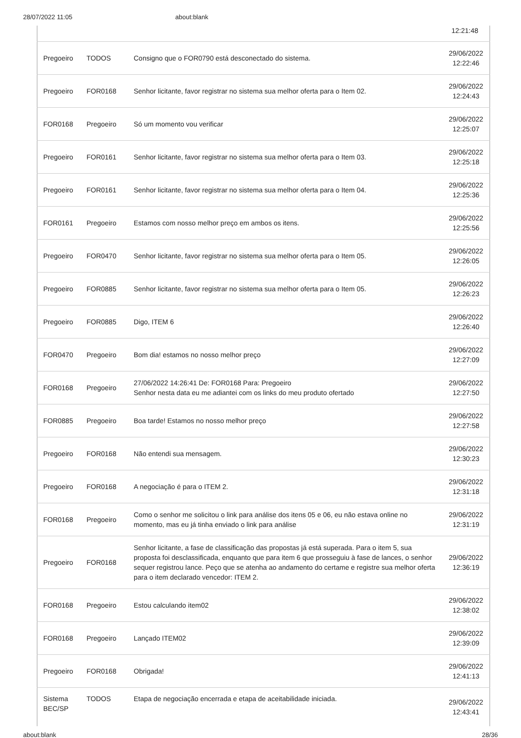28/07/2022 11:05 about:blank
12:21:48
| Pregoeiro | TODOS | Consigno que o FOR0790 está desconectado do sistema. | 29/06/2022 12:22:46 |
| Pregoeiro | FOR0168 | Senhor licitante, favor registrar no sistema sua melhor oferta para o Item 02. | 29/06/2022 12:24:43 |
| FOR0168 | Pregoeiro | Só um momento vou verificar | 29/06/2022 12:25:07 |
| Pregoeiro | FOR0161 | Senhor licitante, favor registrar no sistema sua melhor oferta para o Item 03. | 29/06/2022 12:25:18 |
| Pregoeiro | FOR0161 | Senhor licitante, favor registrar no sistema sua melhor oferta para o Item 04. | 29/06/2022 12:25:36 |
| FOR0161 | Pregoeiro | Estamos com nosso melhor preço em ambos os itens. | 29/06/2022 12:25:56 |
| Pregoeiro | FOR0470 | Senhor licitante, favor registrar no sistema sua melhor oferta para o Item 05. | 29/06/2022 12:26:05 |
| Pregoeiro | FOR0885 | Senhor licitante, favor registrar no sistema sua melhor oferta para o Item 05. | 29/06/2022 12:26:23 |
| Pregoeiro | FOR0885 | Digo, ITEM 6 | 29/06/2022 12:26:40 |
| FOR0470 | Pregoeiro | Bom dia! estamos no nosso melhor preço | 29/06/2022 12:27:09 |
| FOR0168 | Pregoeiro | 27/06/2022 14:26:41 De: FOR0168 Para: Pregoeiro Senhor nesta data eu me adiantei com os links do meu produto ofertado | 29/06/2022 12:27:50 |
| FOR0885 | Pregoeiro | Boa tarde! Estamos no nosso melhor preço | 29/06/2022 12:27:58 |
| Pregoeiro | FOR0168 | Não entendi sua mensagem. | 29/06/2022 12:30:23 |
| Pregoeiro | FOR0168 | A negociação é para o ITEM 2. | 29/06/2022 12:31:18 |
| FOR0168 | Pregoeiro | Como o senhor me solicitou o link para análise dos itens 05 e 06, eu não estava online no momento, mas eu já tinha enviado o link para análise | 29/06/2022 12:31:19 |
| Pregoeiro | FOR0168 | Senhor licitante, a fase de classificação das propostas já está superada. Para o item 5, sua proposta foi desclassificada, enquanto que para item 6 que prosseguiu à fase de lances, o senhor sequer registrou lance. Peço que se atenha ao andamento do certame e registre sua melhor oferta para o item declarado vencedor: ITEM 2. | 29/06/2022 12:36:19 |
| FOR0168 | Pregoeiro | Estou calculando item02 | 29/06/2022 12:38:02 |
| FOR0168 | Pregoeiro | Lançado ITEM02 | 29/06/2022 12:39:09 |
| Pregoeiro | FOR0168 | Obrigada! | 29/06/2022 12:41:13 |
| Sistema BEC/SP | TODOS | Etapa de negociação encerrada e etapa de aceitabilidade iniciada. | 29/06/2022 12:43:41 |
about:blank 28/36